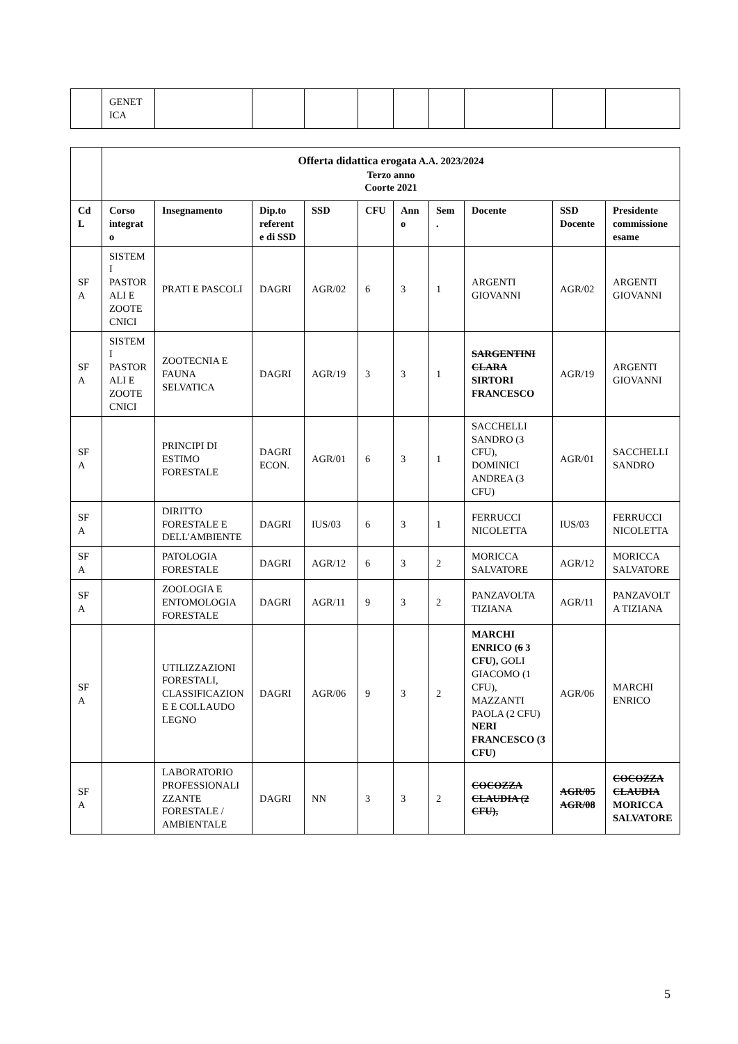| | GENET ICA | | | | | | | | | |
| | Offerta didattica erogata A.A. 2023/2024 Terzo anno Coorte 2021 | | | | | | | | | |
| CdL | Corso integrato | Insegnamento | Dip.to referente di SSD | SSD | CFU | Anno | Sem. | Docente | SSD Docente | Presidente commissione esame |
| SFA | SISTEMI PASTORALI E ZOOTECNICI | PRATI E PASCOLI | DAGRI | AGR/02 | 6 | 3 | 1 | ARGENTI GIOVANNI | AGR/02 | ARGENTI GIOVANNI |
| SFA | SISTEMI PASTORALI E ZOOTECNICI | ZOOTECNIA E FAUNA SELVATICA | DAGRI | AGR/19 | 3 | 3 | 1 | SARGENTINI CLARA SIRTORI FRANCESCO | AGR/19 | ARGENTI GIOVANNI |
| SFA | | PRINCIPI DI ESTIMO FORESTALE | DAGRI ECON. | AGR/01 | 6 | 3 | 1 | SACCHELLI SANDRO (3 CFU), DOMINICI ANDREA (3 CFU) | AGR/01 | SACCHELLI SANDRO |
| SFA | | DIRITTO FORESTALE E DELL'AMBIENTE | DAGRI | IUS/03 | 6 | 3 | 1 | FERRUCCI NICOLETTA | IUS/03 | FERRUCCI NICOLETTA |
| SFA | | PATOLOGIA FORESTALE | DAGRI | AGR/12 | 6 | 3 | 2 | MORICCA SALVATORE | AGR/12 | MORICCA SALVATORE |
| SFA | | ZOOLOGIA E ENTOMOLOGIA FORESTALE | DAGRI | AGR/11 | 9 | 3 | 2 | PANZAVOLTA TIZIANA | AGR/11 | PANZAVOLTA TIZIANA |
| SFA | | UTILIZZAZIONI FORESTALI, CLASSIFICAZIONE E COLLAUDO LEGNO | DAGRI | AGR/06 | 9 | 3 | 2 | MARCHI ENRICO ( 6 3 CFU), GOLI GIACOMO (1 CFU), MAZZANTI PAOLA (2 CFU) NERI FRANCESCO (3 CFU) | AGR/06 | MARCHI ENRICO |
| SFA | | LABORATORIO PROFESSIONALIZZANTE FORESTALE / AMBIENTALE | DAGRI | NN | 3 | 3 | 2 | COCOZZA CLAUDIA (2 CFU), | AGR/05 AGR/08 | COCOZZA CLAUDIA MORICCA SALVATORE |
5